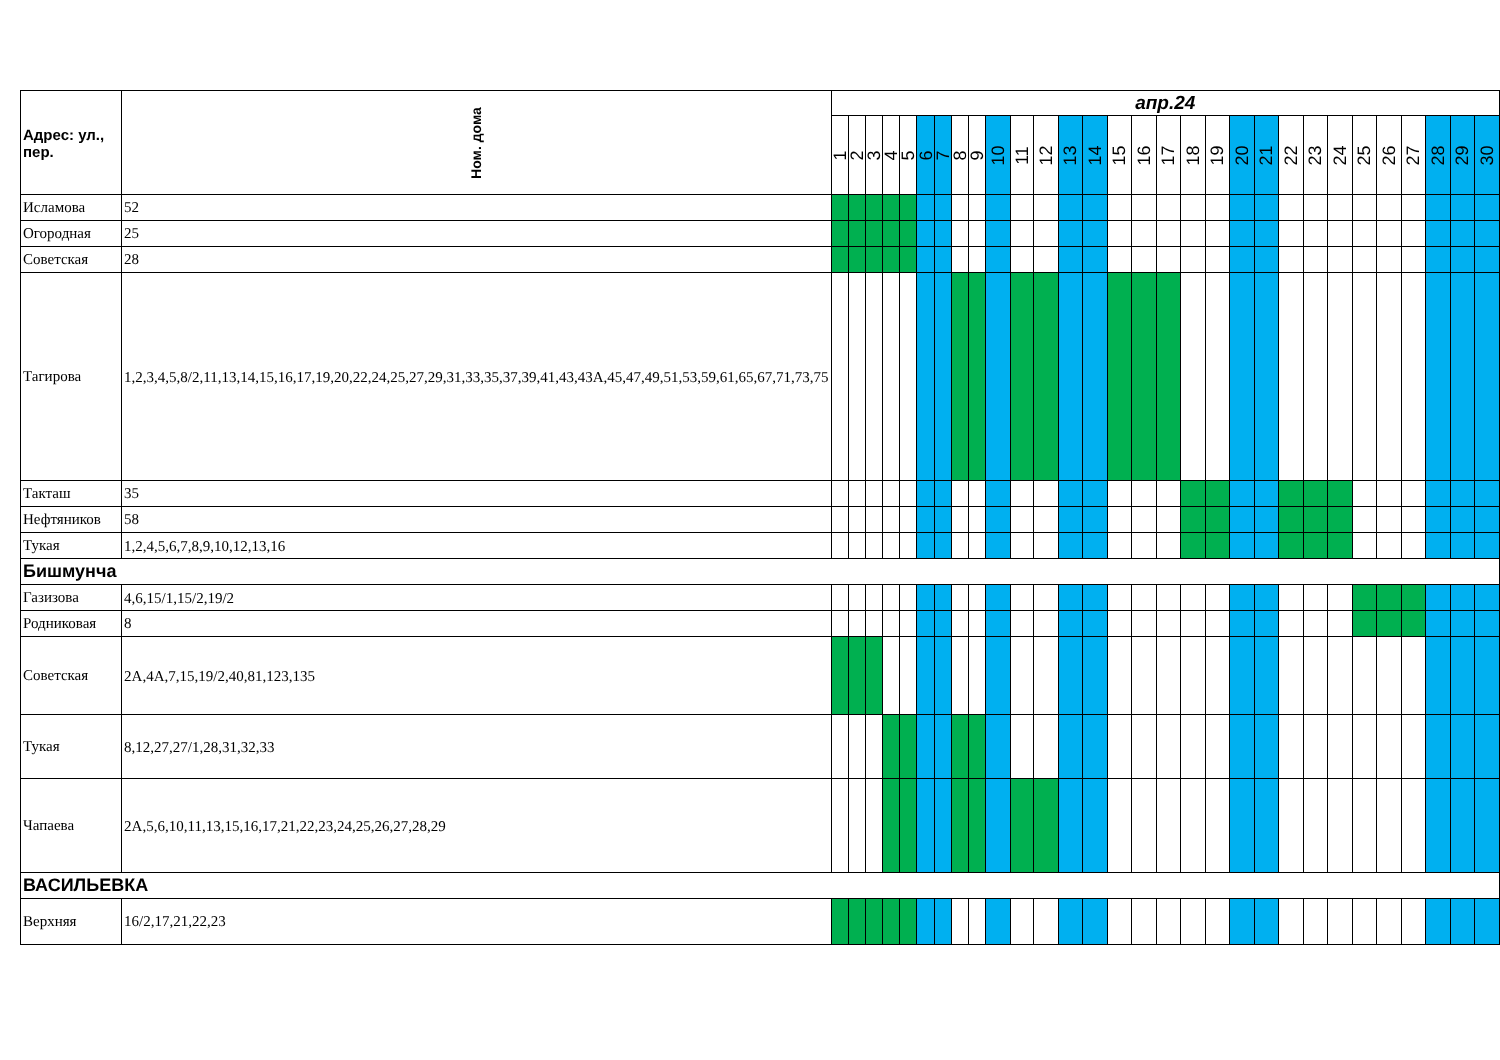| Адрес: ул., пер. | Ном. дома | апр.24 | | | | | | | | | | | | | | | | | | | | | | | | | | | | | |
| --- | --- | --- | --- | --- | --- | --- | --- | --- | --- | --- | --- | --- | --- | --- | --- | --- | --- | --- | --- | --- | --- | --- | --- | --- | --- | --- | --- | --- | --- | --- | --- |
| | | 1 | 2 | 3 | 4 | 5 | 6 | 7 | 8 | 9 | 10 | 11 | 12 | 13 | 14 | 15 | 16 | 17 | 18 | 19 | 20 | 21 | 22 | 23 | 24 | 25 | 26 | 27 | 28 | 29 | 30 |
| Исламова | 52 | | | | | | | | | | | | | | | | | | | | | | | | | | | | | | |
| Огородная | 25 | | | | | | | | | | | | | | | | | | | | | | | | | | | | | | |
| Советская | 28 | | | | | | | | | | | | | | | | | | | | | | | | | | | | | | |
| Тагирова | 1,2,3,4,5,8/2,11,13,14,15,16,17,19,20,22,24,25,27,29,31,33,35,37,39,41,43,43А,45,47,49,51,53,59,61,65,67,71,73,75 | | | | | | | | | | | | | | | | | | | | | | | | | | | | | | |
| Такташ | 35 | | | | | | | | | | | | | | | | | | | | | | | | | | | | | | |
| Нефтяников | 58 | | | | | | | | | | | | | | | | | | | | | | | | | | | | | | |
| Тукая | 1,2,4,5,6,7,8,9,10,12,13,16 | | | | | | | | | | | | | | | | | | | | | | | | | | | | | | |
| Бишмунча | | | | | | | | | | | | | | | | | | | | | | | | | | | | | | | |
| Газизова | 4,6,15/1,15/2,19/2 | | | | | | | | | | | | | | | | | | | | | | | | | | | | | | |
| Родниковая | 8 | | | | | | | | | | | | | | | | | | | | | | | | | | | | | | |
| Советская | 2А,4А,7,15,19/2,40,81,123,135 | | | | | | | | | | | | | | | | | | | | | | | | | | | | | | |
| Тукая | 8,12,27,27/1,28,31,32,33 | | | | | | | | | | | | | | | | | | | | | | | | | | | | | | |
| Чапаева | 2А,5,6,10,11,13,15,16,17,21,22,23,24,25,26,27,28,29 | | | | | | | | | | | | | | | | | | | | | | | | | | | | | | |
| ВАСИЛЬЕВКА | | | | | | | | | | | | | | | | | | | | | | | | | | | | | | | |
| Верхняя | 16/2,17,21,22,23 | | | | | | | | | | | | | | | | | | | | | | | | | | | | | | |